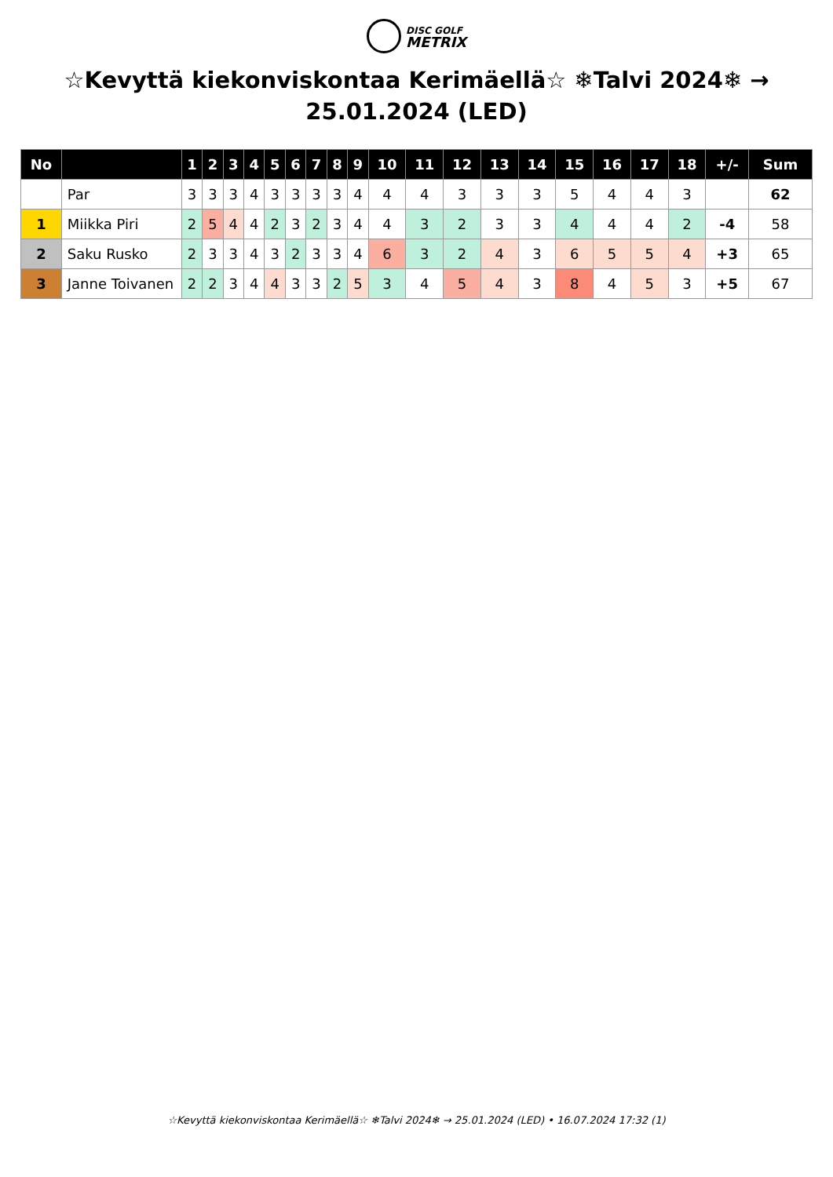DISC GOLF
METRIX
☆Kevyttä kiekonviskontaa Kerimäellä☆ ❄Talvi 2024❄ → 25.01.2024 (LED)
| No | | 1 | 2 | 3 | 4 | 5 | 6 | 7 | 8 | 9 | 10 | 11 | 12 | 13 | 14 | 15 | 16 | 17 | 18 | +/- | Sum |
| --- | --- | --- | --- | --- | --- | --- | --- | --- | --- | --- | --- | --- | --- | --- | --- | --- | --- | --- | --- | --- | --- |
| | Par | 3 | 3 | 3 | 4 | 3 | 3 | 3 | 3 | 4 | 4 | 4 | 3 | 3 | 3 | 5 | 4 | 4 | 3 | | 62 |
| 1 | Miikka Piri | 2 | 5 | 4 | 4 | 2 | 3 | 2 | 3 | 4 | 4 | 3 | 2 | 3 | 3 | 4 | 4 | 4 | 2 | -4 | 58 |
| 2 | Saku Rusko | 2 | 3 | 3 | 4 | 3 | 2 | 3 | 3 | 4 | 6 | 3 | 2 | 4 | 3 | 6 | 5 | 5 | 4 | +3 | 65 |
| 3 | Janne Toivanen | 2 | 2 | 3 | 4 | 4 | 3 | 3 | 2 | 5 | 3 | 4 | 5 | 4 | 3 | 8 | 4 | 5 | 3 | +5 | 67 |
☆Kevyttä kiekonviskontaa Kerimäellä☆ ❄Talvi 2024❄ → 25.01.2024 (LED) • 16.07.2024 17:32 (1)